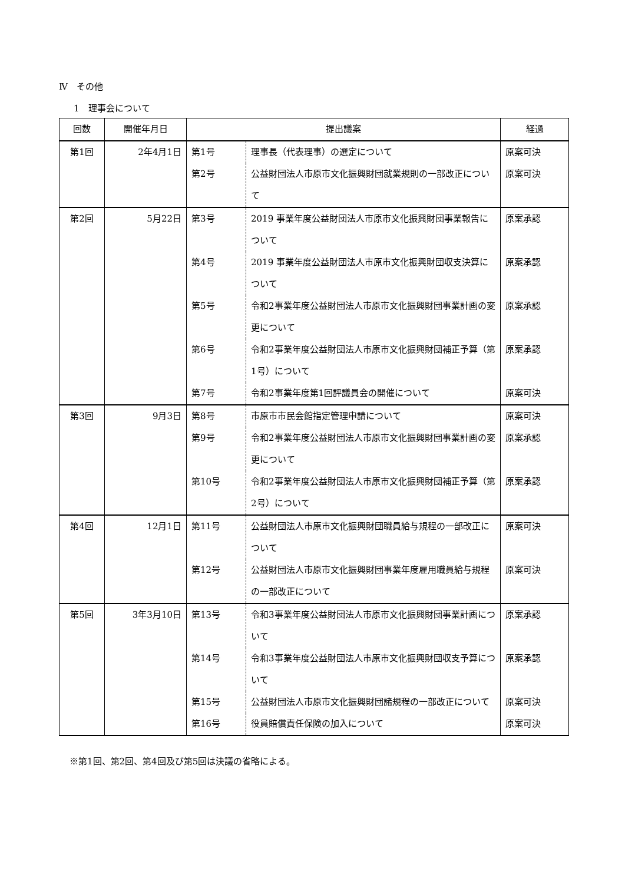Ⅳ　その他
1　理事会について
| 回数 | 開催年月日 | 提出議案 | | 経過 |
| --- | --- | --- | --- | --- |
| 第1回 | 2年4月1日 | 第1号 | 理事長（代表理事）の選定について | 原案可決 |
| | | 第2号 | 公益財団法人市原市文化振興財団就業規則の一部改正について | 原案可決 |
| 第2回 | 5月22日 | 第3号 | 2019 事業年度公益財団法人市原市文化振興財団事業報告について | 原案承認 |
| | | 第4号 | 2019 事業年度公益財団法人市原市文化振興財団収支決算について | 原案承認 |
| | | 第5号 | 令和2事業年度公益財団法人市原市文化振興財団事業計画の変更について | 原案承認 |
| | | 第6号 | 令和2事業年度公益財団法人市原市文化振興財団補正予算（第1号）について | 原案承認 |
| | | 第7号 | 令和2事業年度第1回評議員会の開催について | 原案可決 |
| 第3回 | 9月3日 | 第8号 | 市原市市民会館指定管理申請について | 原案可決 |
| | | 第9号 | 令和2事業年度公益財団法人市原市文化振興財団事業計画の変更について | 原案承認 |
| | | 第10号 | 令和2事業年度公益財団法人市原市文化振興財団補正予算（第2号）について | 原案承認 |
| 第4回 | 12月1日 | 第11号 | 公益財団法人市原市文化振興財団職員給与規程の一部改正について | 原案可決 |
| | | 第12号 | 公益財団法人市原市文化振興財団事業年度雇用職員給与規程の一部改正について | 原案可決 |
| 第5回 | 3年3月10日 | 第13号 | 令和3事業年度公益財団法人市原市文化振興財団事業計画について | 原案承認 |
| | | 第14号 | 令和3事業年度公益財団法人市原市文化振興財団収支予算について | 原案承認 |
| | | 第15号 | 公益財団法人市原市文化振興財団諸規程の一部改正について | 原案可決 |
| | | 第16号 | 役員賠償責任保険の加入について | 原案可決 |
※第1回、第2回、第4回及び第5回は決議の省略による。